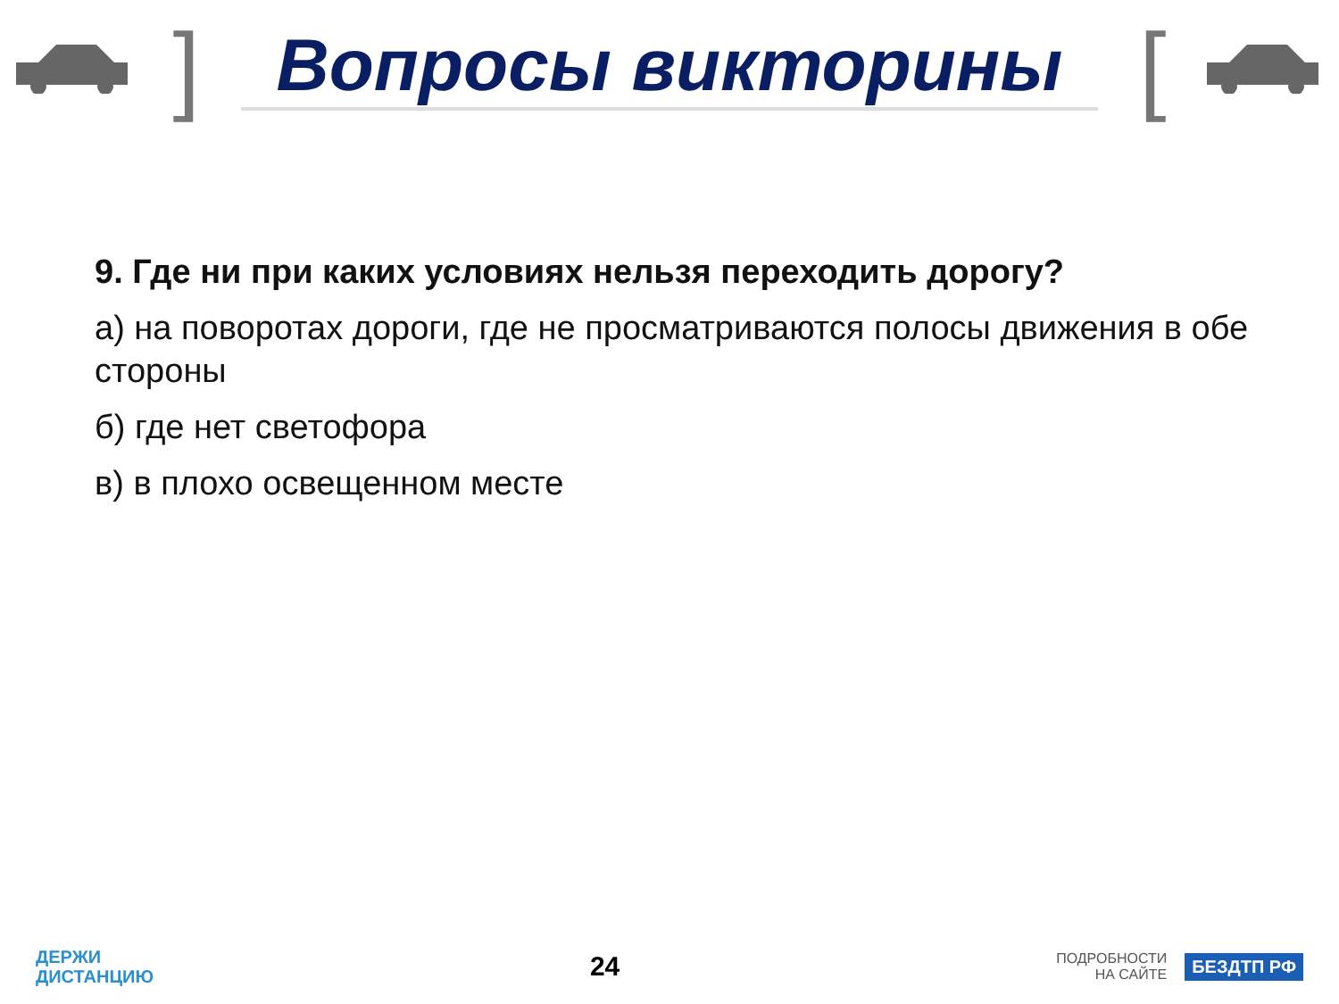]
Вопросы викторины
[
9. Где ни при каких условиях нельзя переходить дорогу?
а) на поворотах дороги, где не просматриваются полосы движения в обе стороны
б) где нет светофора
в) в плохо освещенном месте
ДЕРЖИ
ДИСТАНЦИЮ
24
ПОДРОБНОСТИ
НА САЙТЕ БЕЗДТП РФ